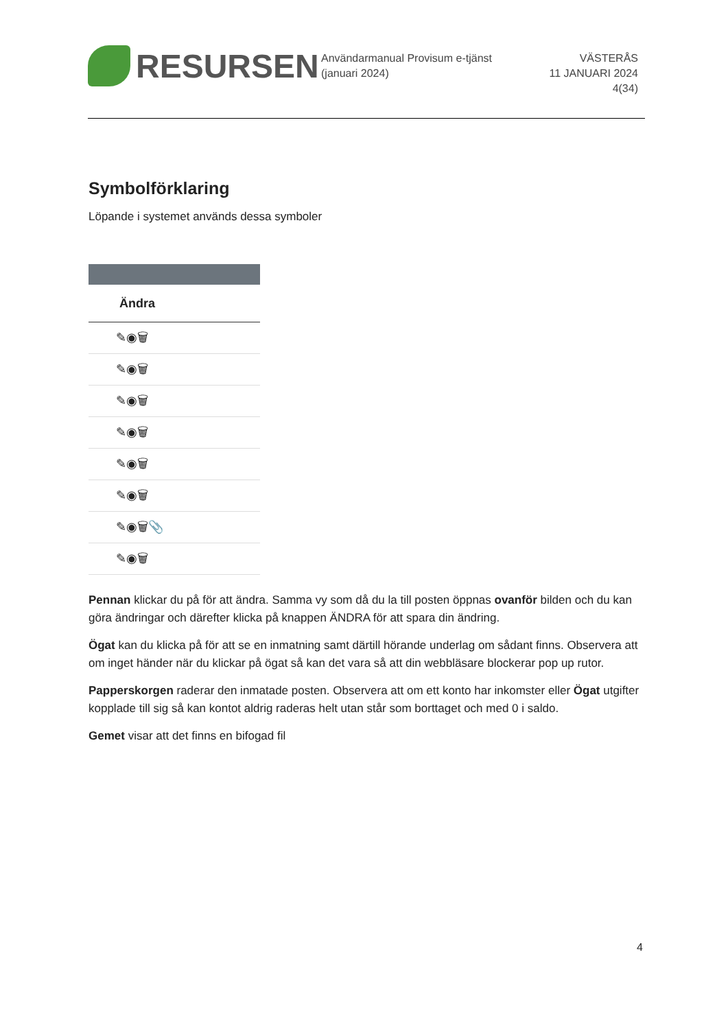RESURSEN
Användarmanual Provisum e-tjänst (januari 2024)
VÄSTERÅS
11 JANUARI 2024
4(34)
Symbolförklaring
Löpande i systemet används dessa symboler
Ändra
✎◉🗑
✎◉🗑
✎◉🗑
✎◉🗑
✎◉🗑
✎◉🗑
✎◉🗑📎
✎◉🗑
Pennan klickar du på för att ändra. Samma vy som då du la till posten öppnas ovanför bilden och du kan göra ändringar och därefter klicka på knappen ÄNDRA för att spara din ändring.
Ögat kan du klicka på för att se en inmatning samt därtill hörande underlag om sådant finns. Observera att om inget händer när du klickar på ögat så kan det vara så att din webbläsare blockerar pop up rutor.
Papperskorgen raderar den inmatade posten. Observera att om ett konto har inkomster eller Ögat utgifter kopplade till sig så kan kontot aldrig raderas helt utan står som borttaget och med 0 i saldo.
Gemet visar att det finns en bifogad fil
4